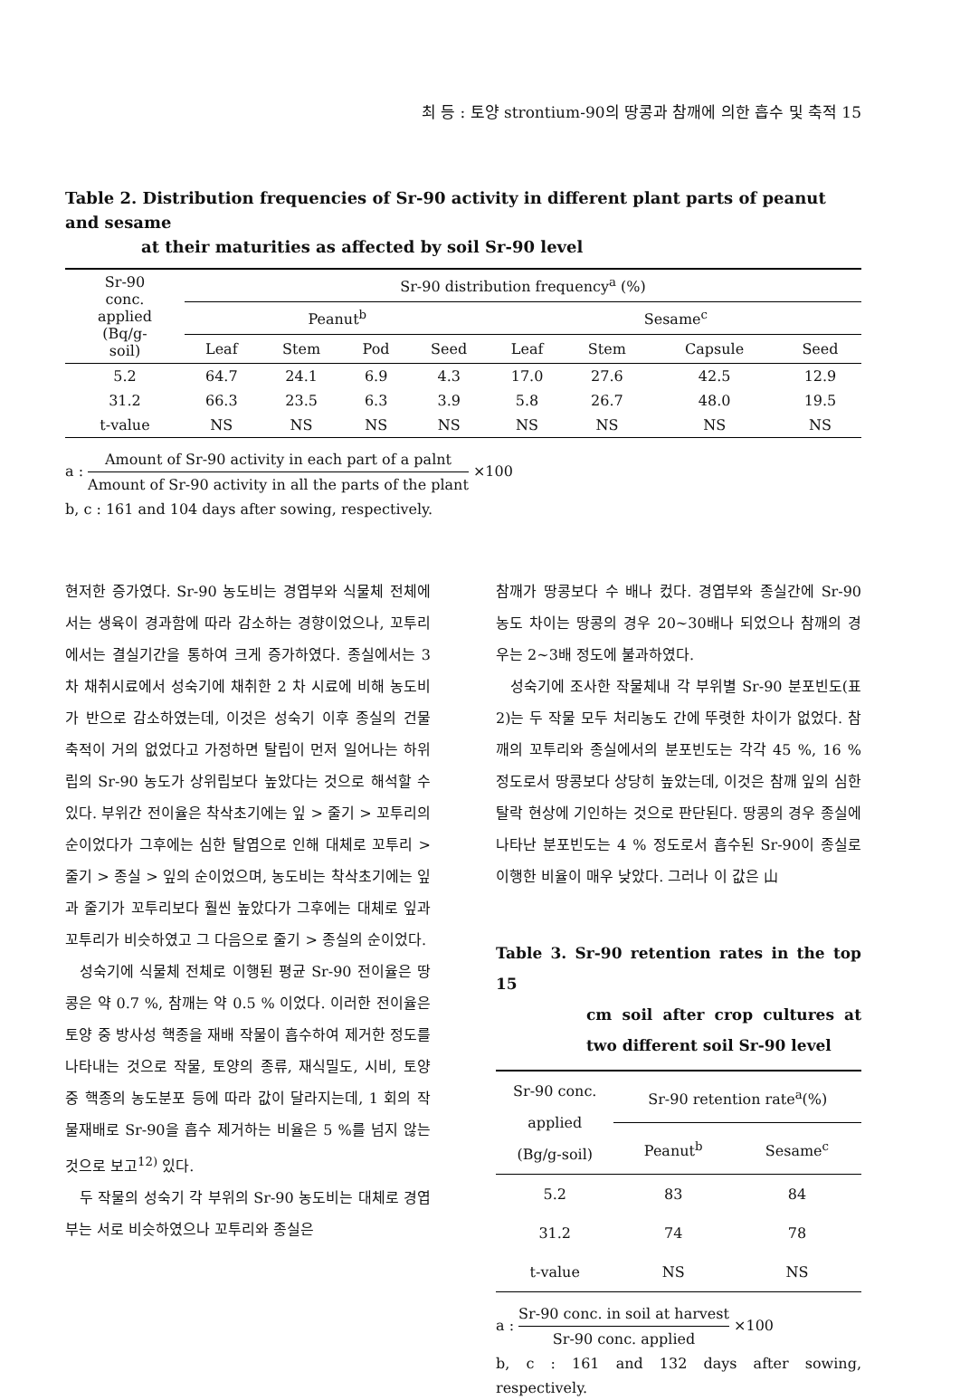최 등 : 토양 strontium-90의 땅콩과 참깨에 의한 흡수 및 축적 15
Table 2. Distribution frequencies of Sr-90 activity in different plant parts of peanut and sesame
at their maturities as affected by soil Sr-90 level
| Sr-90 conc. applied (Bq/g- soil) | Sr-90 distribution frequency<sup>a</sup> (%) | | | | | | | |
| --- | --- | --- | --- | --- | --- | --- | --- | --- |
| | Peanut<sup>b</sup> | | | | Sesame<sup>c</sup> | | | |
| | Leaf | Stem | Pod | Seed | Leaf | Stem | Capsule | Seed |
| 5.2 | 64.7 | 24.1 | 6.9 | 4.3 | 17.0 | 27.6 | 42.5 | 12.9 |
| 31.2 | 66.3 | 23.5 | 6.3 | 3.9 | 5.8 | 26.7 | 48.0 | 19.5 |
| t-value | NS | NS | NS | NS | NS | NS | NS | NS |
a : Amount of Sr-90 activity in each part of a palnt Amount of Sr-90 activity in all the parts of the plant ×100
b, c : 161 and 104 days after sowing, respectively.
현저한 증가였다. Sr-90 농도비는 경엽부와 식물체 전체에서는 생육이 경과함에 따라 감소하는 경향이었으나, 꼬투리에서는 결실기간을 통하여 크게 증가하였다. 종실에서는 3 차 채취시료에서 성숙기에 채취한 2 차 시료에 비해 농도비가 반으로 감소하였는데, 이것은 성숙기 이후 종실의 건물 축적이 거의 없었다고 가정하면 탈립이 먼저 일어나는 하위립의 Sr-90 농도가 상위립보다 높았다는 것으로 해석할 수 있다. 부위간 전이율은 착삭초기에는 잎 > 줄기 > 꼬투리의 순이었다가 그후에는 심한 탈엽으로 인해 대체로 꼬투리 > 줄기 > 종실 > 잎의 순이었으며, 농도비는 착삭초기에는 잎과 줄기가 꼬투리보다 훨씬 높았다가 그후에는 대체로 잎과 꼬투리가 비슷하였고 그 다음으로 줄기 > 종실의 순이었다.
성숙기에 식물체 전체로 이행된 평균 Sr-90 전이율은 땅콩은 약 0.7 %, 참깨는 약 0.5 % 이었다. 이러한 전이율은 토양 중 방사성 핵종을 재배 작물이 흡수하여 제거한 정도를 나타내는 것으로 작물, 토양의 종류, 재식밀도, 시비, 토양 중 핵종의 농도분포 등에 따라 값이 달라지는데, 1 회의 작물재배로 Sr-90을 흡수 제거하는 비율은 5 %를 넘지 않는 것으로 보고<sup>12)</sup> 있다.
두 작물의 성숙기 각 부위의 Sr-90 농도비는 대체로 경엽부는 서로 비슷하였으나 꼬투리와 종실은
참깨가 땅콩보다 수 배나 컸다. 경엽부와 종실간에 Sr-90 농도 차이는 땅콩의 경우 20∼30배나 되었으나 참깨의 경우는 2∼3배 정도에 불과하였다.
성숙기에 조사한 작물체내 각 부위별 Sr-90 분포빈도(표 2)는 두 작물 모두 처리농도 간에 뚜렷한 차이가 없었다. 참깨의 꼬투리와 종실에서의 분포빈도는 각각 45 %, 16 % 정도로서 땅콩보다 상당히 높았는데, 이것은 참깨 잎의 심한 탈락 현상에 기인하는 것으로 판단된다. 땅콩의 경우 종실에 나타난 분포빈도는 4 % 정도로서 흡수된 Sr-90이 종실로 이행한 비율이 매우 낮았다. 그러나 이 값은 山
Table 3. Sr-90 retention rates in the top 15
cm soil after crop cultures at two different soil Sr-90 level
| Sr-90 conc. applied (Bg/g-soil) | Sr-90 retention rate<sup>a</sup>(%) | |
| --- | --- | --- |
| | Peanut<sup>b</sup> | Sesame<sup>c</sup> |
| 5.2 | 83 | 84 |
| 31.2 | 74 | 78 |
| t-value | NS | NS |
a : Sr-90 conc. in soil at harvest Sr-90 conc. applied ×100
b, c : 161 and 132 days after sowing, respectively.